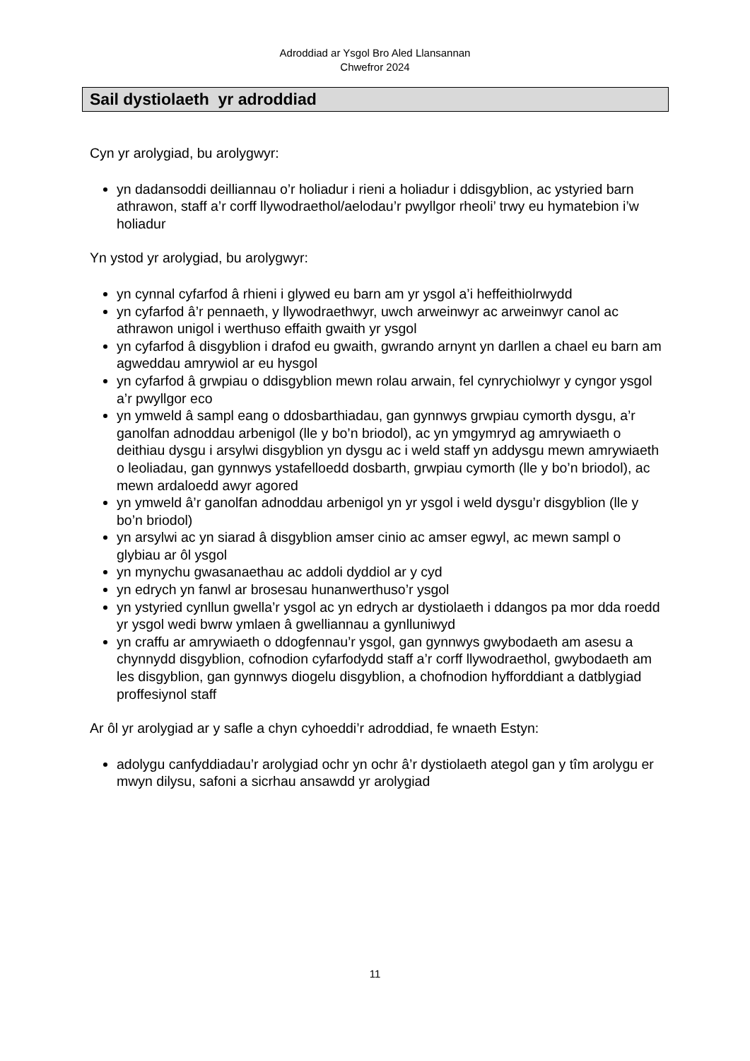Adroddiad ar Ysgol Bro Aled Llansannan
Chwefror 2024
Sail dystiolaeth yr adroddiad
Cyn yr arolygiad, bu arolygwyr:
yn dadansoddi deilliannau o’r holiadur i rieni a holiadur i ddisgyblion, ac ystyried barn athrawon, staff a’r corff llywodraethol/aelodau’r pwyllgor rheoli’ trwy eu hymatebion i’w holiadur
Yn ystod yr arolygiad, bu arolygwyr:
yn cynnal cyfarfod â rhieni i glywed eu barn am yr ysgol a’i heffeithiolrwydd
yn cyfarfod â’r pennaeth, y llywodraethwyr, uwch arweinwyr ac arweinwyr canol ac athrawon unigol i werthuso effaith gwaith yr ysgol
yn cyfarfod â disgyblion i drafod eu gwaith, gwrando arnynt yn darllen a chael eu barn am agweddau amrywiol ar eu hysgol
yn cyfarfod â grwpiau o ddisgyblion mewn rolau arwain, fel cynrychiolwyr y cyngor ysgol a’r pwyllgor eco
yn ymweld â sampl eang o ddosbarthiadau, gan gynnwys grwpiau cymorth dysgu, a’r ganolfan adnoddau arbenigol (lle y bo’n briodol), ac yn ymgymryd ag amrywiaeth o deithiau dysgu i arsylwi disgyblion yn dysgu ac i weld staff yn addysgu mewn amrywiaeth o leoliadau, gan gynnwys ystafelloedd dosbarth, grwpiau cymorth (lle y bo’n briodol), ac mewn ardaloedd awyr agored
yn ymweld â’r ganolfan adnoddau arbenigol yn yr ysgol i weld dysgu’r disgyblion (lle y bo’n briodol)
yn arsylwi ac yn siarad â disgyblion amser cinio ac amser egwyl, ac mewn sampl o glybiau ar ôl ysgol
yn mynychu gwasanaethau ac addoli dyddiol ar y cyd
yn edrych yn fanwl ar brosesau hunanwerthuso’r ysgol
yn ystyried cynllun gwella’r ysgol ac yn edrych ar dystiolaeth i ddangos pa mor dda roedd yr ysgol wedi bwrw ymlaen â gwelliannau a gynlluniwyd
yn craffu ar amrywiaeth o ddogfennau’r ysgol, gan gynnwys gwybodaeth am asesu a chynnydd disgyblion, cofnodion cyfarfodydd staff a’r corff llywodraethol, gwybodaeth am les disgyblion, gan gynnwys diogelu disgyblion, a chofnodion hyfforddiant a datblygiad proffesiynol staff
Ar ôl yr arolygiad ar y safle a chyn cyhoeddi’r adroddiad, fe wnaeth Estyn:
adolygu canfyddiadau’r arolygiad ochr yn ochr â’r dystiolaeth ategol gan y tîm arolygu er mwyn dilysu, safoni a sicrhau ansawdd yr arolygiad
11